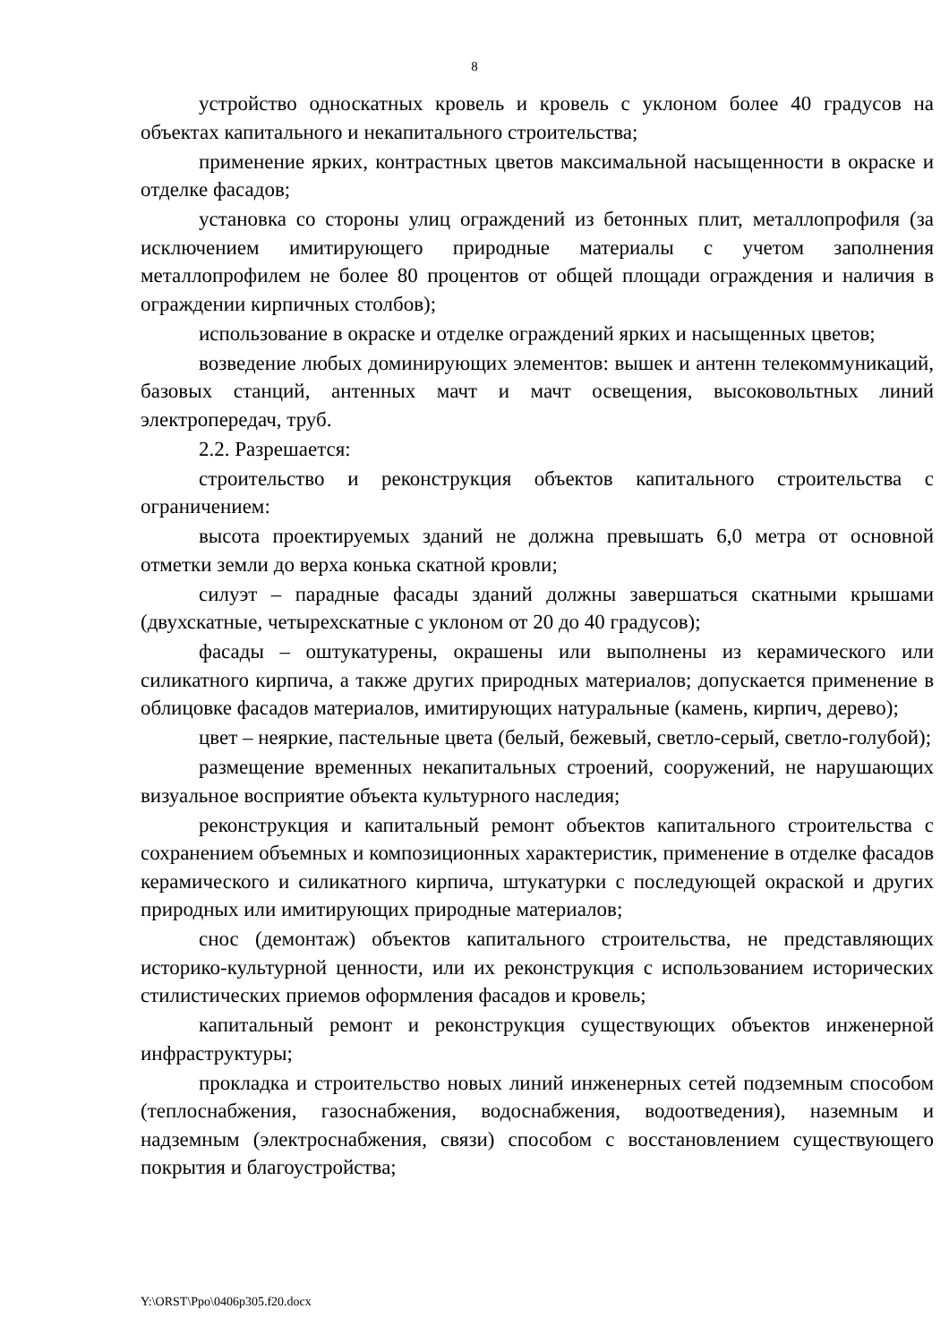8
устройство односкатных кровель и кровель с уклоном более 40 градусов на объектах капитального и некапитального строительства;
применение ярких, контрастных цветов максимальной насыщенности в окраске и отделке фасадов;
установка со стороны улиц ограждений из бетонных плит, металлопрофиля (за исключением имитирующего природные материалы с учетом заполнения металлопрофилем не более 80 процентов от общей площади ограждения и наличия в ограждении кирпичных столбов);
использование в окраске и отделке ограждений ярких и насыщенных цветов;
возведение любых доминирующих элементов: вышек и антенн телекоммуникаций, базовых станций, антенных мачт и мачт освещения, высоковольтных линий электропередач, труб.
2.2. Разрешается:
строительство и реконструкция объектов капитального строительства с ограничением:
высота проектируемых зданий не должна превышать 6,0 метра от основной отметки земли до верха конька скатной кровли;
силуэт – парадные фасады зданий должны завершаться скатными крышами (двухскатные, четырехскатные с уклоном от 20 до 40 градусов);
фасады – оштукатурены, окрашены или выполнены из керамического или силикатного кирпича, а также других природных материалов; допускается применение в облицовке фасадов материалов, имитирующих натуральные (камень, кирпич, дерево);
цвет – неяркие, пастельные цвета (белый, бежевый, светло-серый, светло-голубой);
размещение временных некапитальных строений, сооружений, не нарушающих визуальное восприятие объекта культурного наследия;
реконструкция и капитальный ремонт объектов капитального строительства с сохранением объемных и композиционных характеристик, применение в отделке фасадов керамического и силикатного кирпича, штукатурки с последующей окраской и других природных или имитирующих природные материалов;
снос (демонтаж) объектов капитального строительства, не представляющих историко-культурной ценности, или их реконструкция с использованием исторических стилистических приемов оформления фасадов и кровель;
капитальный ремонт и реконструкция существующих объектов инженерной инфраструктуры;
прокладка и строительство новых линий инженерных сетей подземным способом (теплоснабжения, газоснабжения, водоснабжения, водоотведения), наземным и надземным (электроснабжения, связи) способом с восстановлением существующего покрытия и благоустройства;
Y:\ORST\Ppo\0406p305.f20.docx